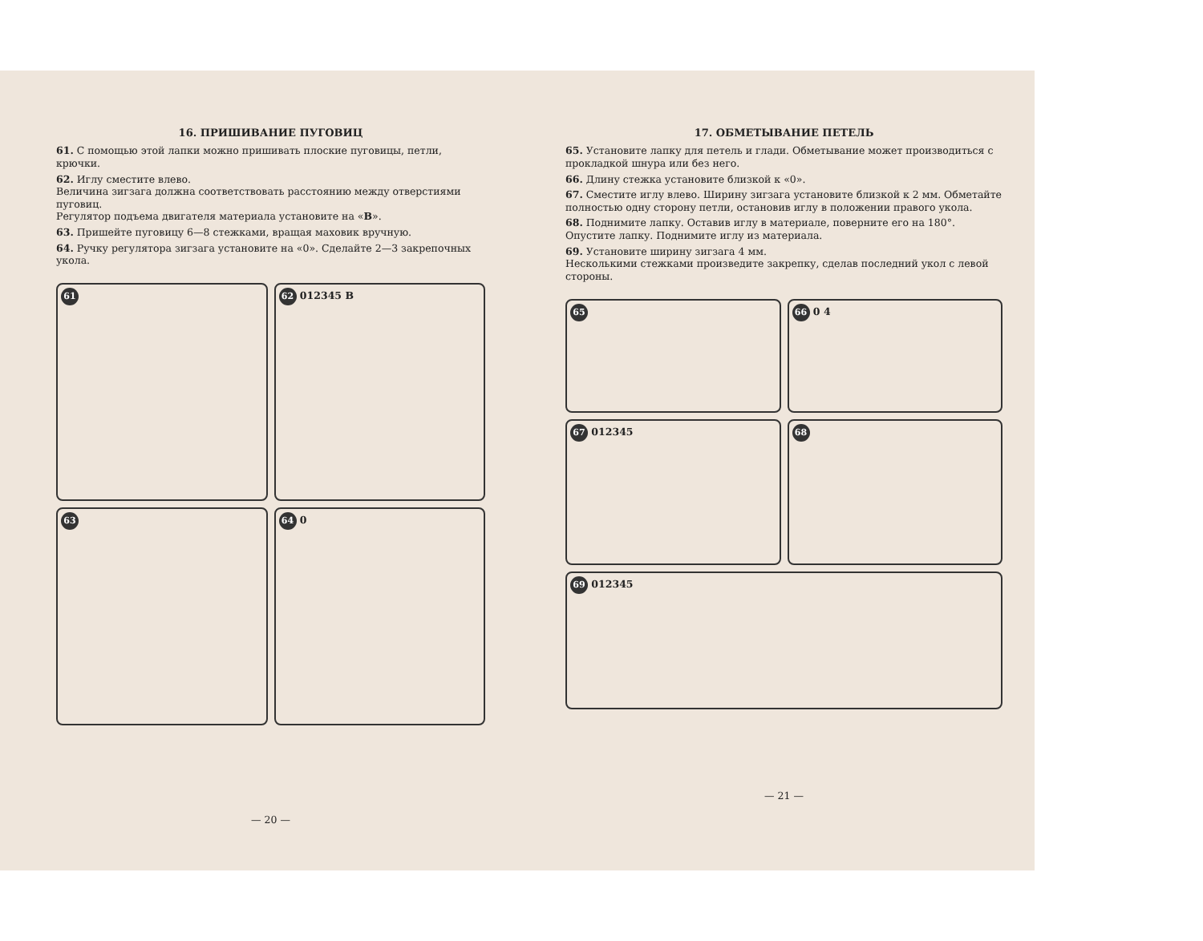16. ПРИШИВАНИЕ ПУГОВИЦ
61. С помощью этой лапки можно пришивать плоские пуговицы, петли, крючки.
62. Иглу сместите влево.
Величина зигзага должна соответствовать расстоянию между отверстиями пуговиц.
Регулятор подъема двигателя материала установите на «В».
63. Пришейте пуговицу 6—8 стежками, вращая маховик вручную.
64. Ручку регулятора зигзага установите на «0». Сделайте 2—3 закрепочных укола.
61
62 012345 B
63
64 0
— 20 —
17. ОБМЕТЫВАНИЕ ПЕТЕЛЬ
65. Установите лапку для петель и глади. Обметывание может производиться с прокладкой шнура или без него.
66. Длину стежка установите близкой к «0».
67. Сместите иглу влево. Ширину зигзага установите близкой к 2 мм. Обметайте полностью одну сторону петли, остановив иглу в положении правого укола.
68. Поднимите лапку. Оставив иглу в материале, поверните его на 180°. Опустите лапку. Поднимите иглу из материала.
69. Установите ширину зигзага 4 мм.
Несколькими стежками произведите закрепку, сделав последний укол с левой стороны.
65
66 0 4
67 012345
68
69 012345
— 21 —